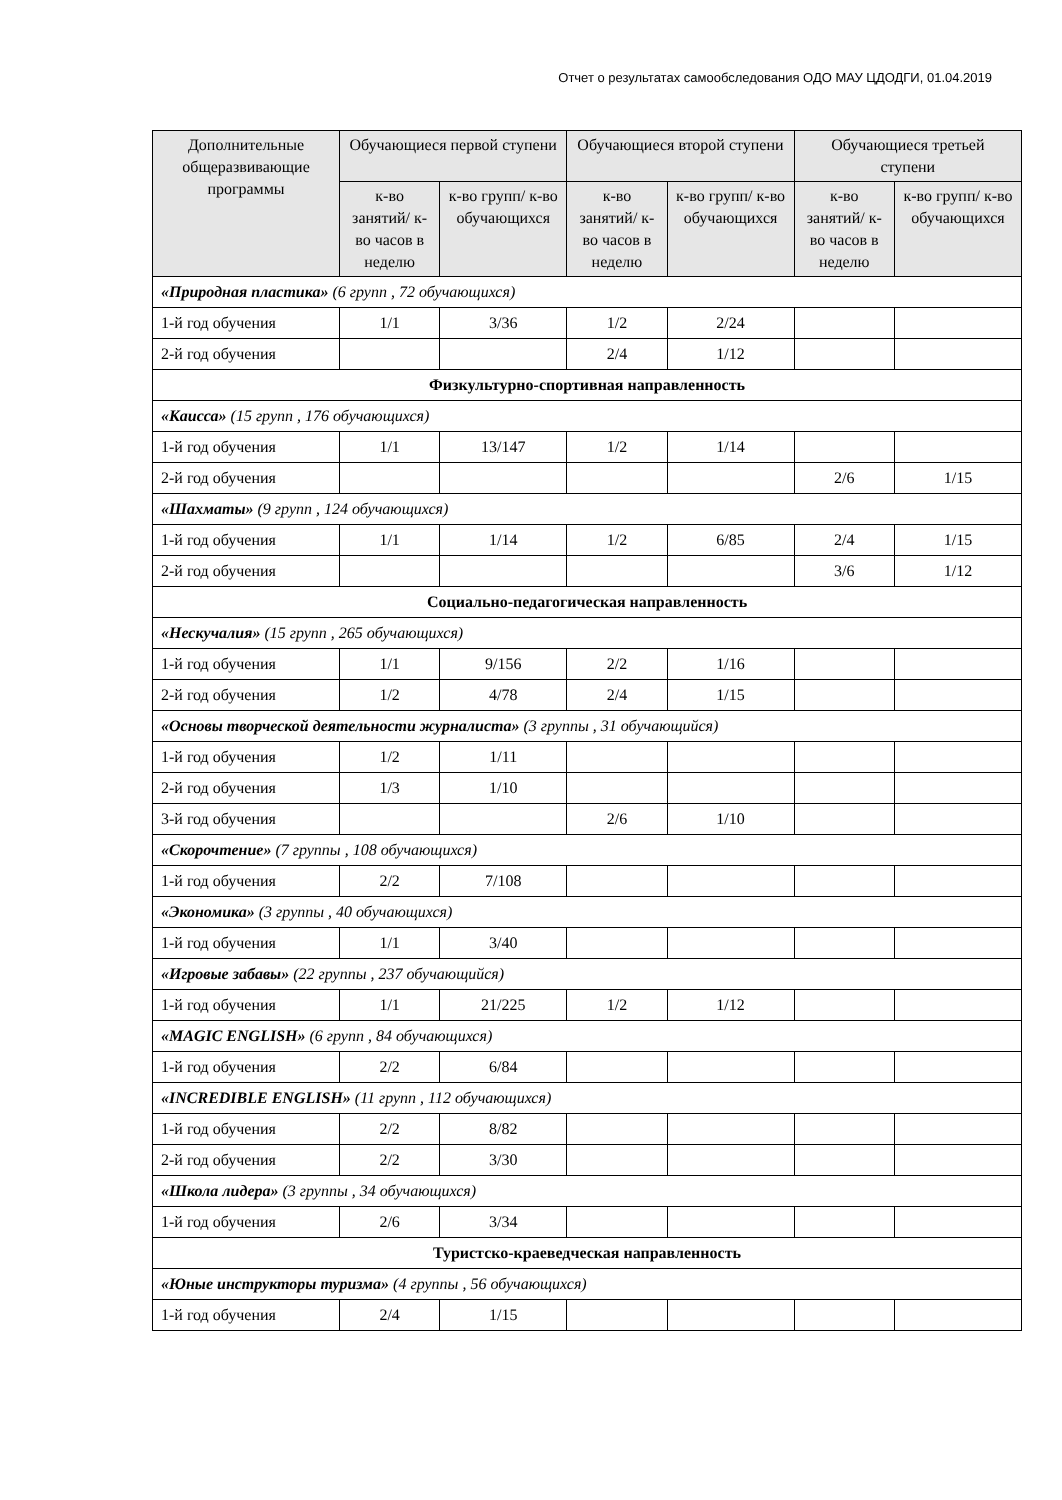Отчет о результатах самообследования ОДО МАУ ЦДОДГИ, 01.04.2019
| Дополнительные общеразвивающие программы | Обучающиеся первой ступени | | Обучающиеся второй ступени | | Обучающиеся третьей ступени | |
| --- | --- | --- | --- | --- | --- | --- |
| | к-во занятий/ к-во часов в неделю | к-во групп/ к-во обучающихся | к-во занятий/ к-во часов в неделю | к-во групп/ к-во обучающихся | к-во занятий/ к-во часов в неделю | к-во групп/ к-во обучающихся |
| «Природная пластика» (6 групп , 72 обучающихся) | | | | | | |
| 1-й год обучения | 1/1 | 3/36 | 1/2 | 2/24 | | |
| 2-й год обучения | | | 2/4 | 1/12 | | |
| Физкультурно-спортивная направленность | | | | | | |
| «Каисса» (15 групп , 176 обучающихся) | | | | | | |
| 1-й год обучения | 1/1 | 13/147 | 1/2 | 1/14 | | |
| 2-й год обучения | | | | | 2/6 | 1/15 |
| «Шахматы» (9 групп , 124 обучающихся) | | | | | | |
| 1-й год обучения | 1/1 | 1/14 | 1/2 | 6/85 | 2/4 | 1/15 |
| 2-й год обучения | | | | | 3/6 | 1/12 |
| Социально-педагогическая направленность | | | | | | |
| «Нескучалия» (15 групп , 265 обучающихся) | | | | | | |
| 1-й год обучения | 1/1 | 9/156 | 2/2 | 1/16 | | |
| 2-й год обучения | 1/2 | 4/78 | 2/4 | 1/15 | | |
| «Основы творческой деятельности журналиста» (3 группы , 31 обучающийся) | | | | | | |
| 1-й год обучения | 1/2 | 1/11 | | | | |
| 2-й год обучения | 1/3 | 1/10 | | | | |
| 3-й год обучения | | | 2/6 | 1/10 | | |
| «Скорочтение» (7 группы , 108 обучающихся) | | | | | | |
| 1-й год обучения | 2/2 | 7/108 | | | | |
| «Экономика» (3 группы , 40 обучающихся) | | | | | | |
| 1-й год обучения | 1/1 | 3/40 | | | | |
| «Игровые забавы» (22 группы , 237 обучающийся) | | | | | | |
| 1-й год обучения | 1/1 | 21/225 | 1/2 | 1/12 | | |
| «MAGIC ENGLISH» (6 групп , 84 обучающихся) | | | | | | |
| 1-й год обучения | 2/2 | 6/84 | | | | |
| «INCREDIBLE ENGLISH» (11 групп , 112 обучающихся) | | | | | | |
| 1-й год обучения | 2/2 | 8/82 | | | | |
| 2-й год обучения | 2/2 | 3/30 | | | | |
| «Школа лидера» (3 группы , 34 обучающихся) | | | | | | |
| 1-й год обучения | 2/6 | 3/34 | | | | |
| Туристско-краеведческая направленность | | | | | | |
| «Юные инструкторы туризма» (4 группы , 56 обучающихся) | | | | | | |
| 1-й год обучения | 2/4 | 1/15 | | | | |